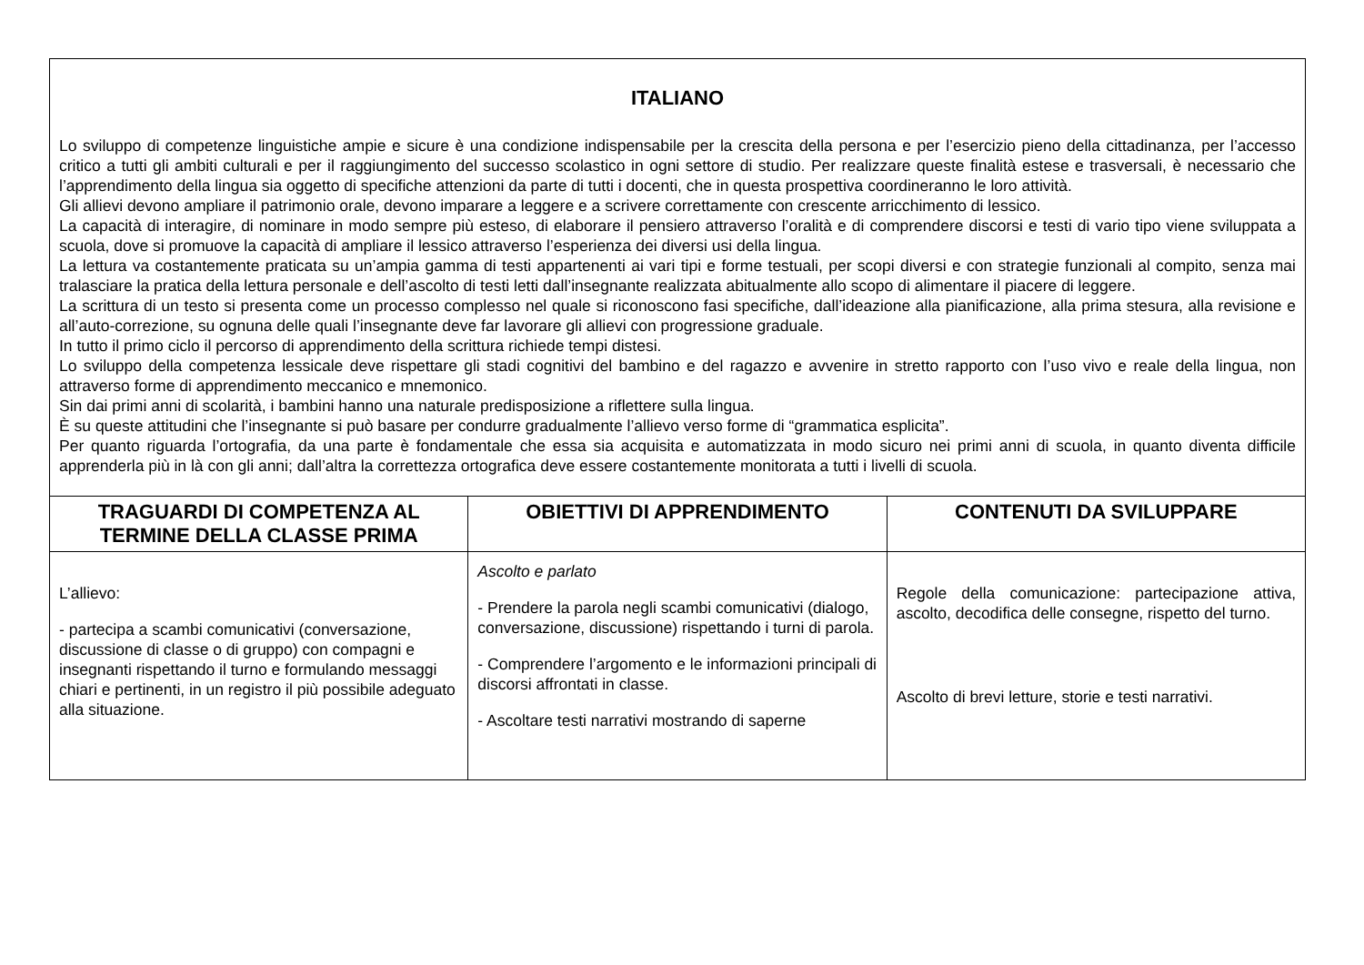ITALIANO
Lo sviluppo di competenze linguistiche ampie e sicure è una condizione indispensabile per la crescita della persona e per l’esercizio pieno della cittadinanza, per l’accesso critico a tutti gli ambiti culturali e per il raggiungimento del successo scolastico in ogni settore di studio. Per realizzare queste finalità estese e trasversali, è necessario che l’apprendimento della lingua sia oggetto di specifiche attenzioni da parte di tutti i docenti, che in questa prospettiva coordineranno le loro attività.
Gli allievi devono ampliare il patrimonio orale, devono imparare a leggere e a scrivere correttamente con crescente arricchimento di lessico.
La capacità di interagire, di nominare in modo sempre più esteso, di elaborare il pensiero attraverso l’oralità e di comprendere discorsi e testi di vario tipo viene sviluppata a scuola, dove si promuove la capacità di ampliare il lessico attraverso l’esperienza dei diversi usi della lingua.
La lettura va costantemente praticata su un’ampia gamma di testi appartenenti ai vari tipi e forme testuali, per scopi diversi e con strategie funzionali al compito, senza mai tralasciare la pratica della lettura personale e dell’ascolto di testi letti dall’insegnante realizzata abitualmente allo scopo di alimentare il piacere di leggere.
La scrittura di un testo si presenta come un processo complesso nel quale si riconoscono fasi specifiche, dall’ideazione alla pianificazione, alla prima stesura, alla revisione e all’auto-correzione, su ognuna delle quali l’insegnante deve far lavorare gli allievi con progressione graduale.
In tutto il primo ciclo il percorso di apprendimento della scrittura richiede tempi distesi.
Lo sviluppo della competenza lessicale deve rispettare gli stadi cognitivi del bambino e del ragazzo e avvenire in stretto rapporto con l’uso vivo e reale della lingua, non attraverso forme di apprendimento meccanico e mnemonico.
Sin dai primi anni di scolarità, i bambini hanno una naturale predisposizione a riflettere sulla lingua.
È su queste attitudini che l’insegnante si può basare per condurre gradualmente l’allievo verso forme di “grammatica esplicita”.
Per quanto riguarda l’ortografia, da una parte è fondamentale che essa sia acquisita e automatizzata in modo sicuro nei primi anni di scuola, in quanto diventa difficile apprenderla più in là con gli anni; dall’altra la correttezza ortografica deve essere costantemente monitorata a tutti i livelli di scuola.
| TRAGUARDI DI COMPETENZA AL TERMINE DELLA CLASSE PRIMA | OBIETTIVI DI APPRENDIMENTO | CONTENUTI DA SVILUPPARE |
| --- | --- | --- |
| L’allievo: - partecipa a scambi comunicativi (conversazione, discussione di classe o di gruppo) con compagni e insegnanti rispettando il turno e formulando messaggi chiari e pertinenti, in un registro il più possibile adeguato alla situazione. | Ascolto e parlato - Prendere la parola negli scambi comunicativi (dialogo, conversazione, discussione) rispettando i turni di parola. - Comprendere l’argomento e le informazioni principali di discorsi affrontati in classe. - Ascoltare testi narrativi mostrando di saperne | Regole della comunicazione: partecipazione attiva, ascolto, decodifica delle consegne, rispetto del turno. Ascolto di brevi letture, storie e testi narrativi. |